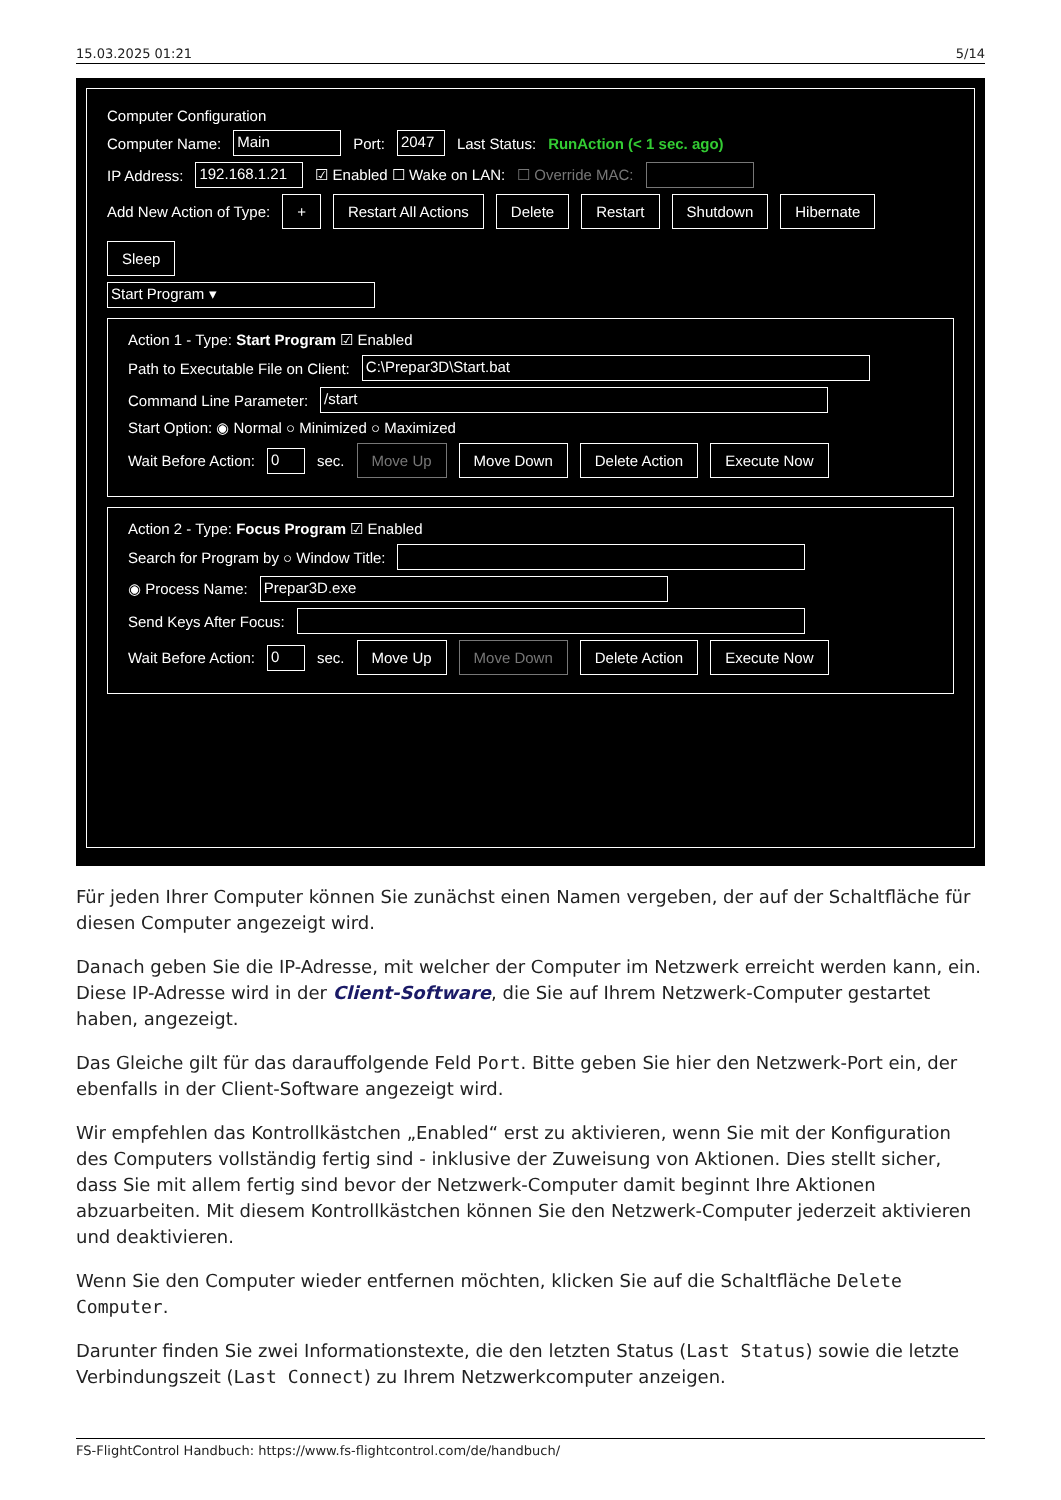15.03.2025 01:21 5/14
Computer Configuration
Computer Name: Main Port: 2047 Last Status: RunAction (< 1 sec. ago)
IP Address: 192.168.1.21 ☑ Enabled ☐ Wake on LAN: ☐ Override MAC:
Add New Action of Type: + Restart All Actions Delete Restart Shutdown Hibernate Sleep
Start Program ▾
Action 1 - Type: Start Program ☑ Enabled
Path to Executable File on Client: C:\Prepar3D\Start.bat
Command Line Parameter: /start
Start Option: ◉ Normal ○ Minimized ○ Maximized
Wait Before Action: 0 sec. Move Up Move Down Delete Action Execute Now
Action 2 - Type: Focus Program ☑ Enabled
Search for Program by ○ Window Title:
◉ Process Name: Prepar3D.exe
Send Keys After Focus:
Wait Before Action: 0 sec. Move Up Move Down Delete Action Execute Now
Für jeden Ihrer Computer können Sie zunächst einen Namen vergeben, der auf der Schaltfläche für diesen Computer angezeigt wird.
Danach geben Sie die IP-Adresse, mit welcher der Computer im Netzwerk erreicht werden kann, ein. Diese IP-Adresse wird in der Client-Software, die Sie auf Ihrem Netzwerk-Computer gestartet haben, angezeigt.
Das Gleiche gilt für das darauffolgende Feld Port. Bitte geben Sie hier den Netzwerk-Port ein, der ebenfalls in der Client-Software angezeigt wird.
Wir empfehlen das Kontrollkästchen „Enabled“ erst zu aktivieren, wenn Sie mit der Konfiguration des Computers vollständig fertig sind - inklusive der Zuweisung von Aktionen. Dies stellt sicher, dass Sie mit allem fertig sind bevor der Netzwerk-Computer damit beginnt Ihre Aktionen abzuarbeiten. Mit diesem Kontrollkästchen können Sie den Netzwerk-Computer jederzeit aktivieren und deaktivieren.
Wenn Sie den Computer wieder entfernen möchten, klicken Sie auf die Schaltfläche Delete Computer.
Darunter finden Sie zwei Informationstexte, die den letzten Status (Last Status) sowie die letzte Verbindungszeit (Last Connect) zu Ihrem Netzwerkcomputer anzeigen.
FS-FlightControl Handbuch: https://www.fs-flightcontrol.com/de/handbuch/